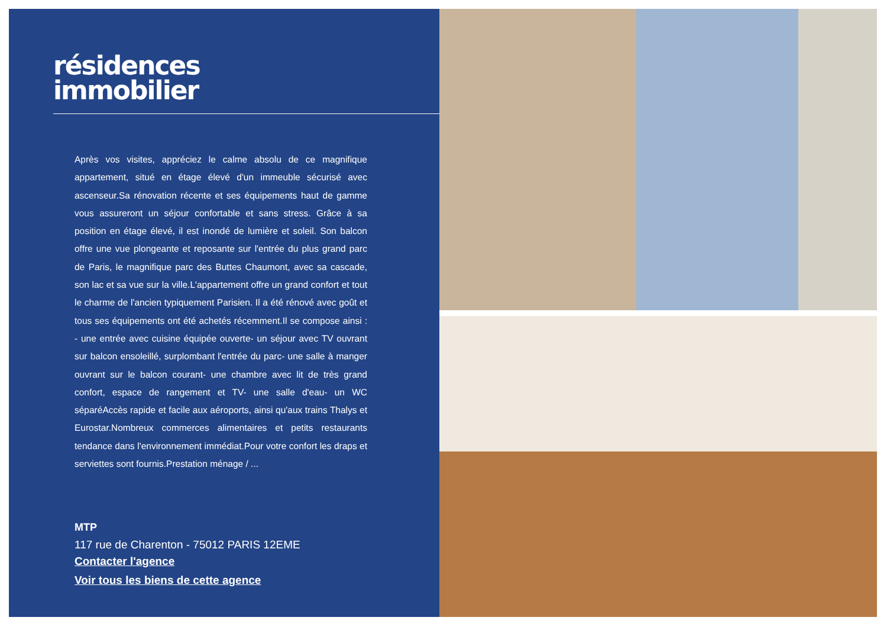résidences
immobilier
Après vos visites, appréciez le calme absolu de ce magnifique appartement, situé en étage élevé d'un immeuble sécurisé avec ascenseur.Sa rénovation récente et ses équipements haut de gamme vous assureront un séjour confortable et sans stress. Grâce à sa position en étage élevé, il est inondé de lumière et soleil. Son balcon offre une vue plongeante et reposante sur l'entrée du plus grand parc de Paris, le magnifique parc des Buttes Chaumont, avec sa cascade, son lac et sa vue sur la ville.L'appartement offre un grand confort et tout le charme de l'ancien typiquement Parisien. Il a été rénové avec goût et tous ses équipements ont été achetés récemment.Il se compose ainsi : - une entrée avec cuisine équipée ouverte- un séjour avec TV ouvrant sur balcon ensoleillé, surplombant l'entrée du parc- une salle à manger ouvrant sur le balcon courant- une chambre avec lit de très grand confort, espace de rangement et TV- une salle d'eau- un WC séparéAccès rapide et facile aux aéroports, ainsi qu'aux trains Thalys et Eurostar.Nombreux commerces alimentaires et petits restaurants tendance dans l'environnement immédiat.Pour votre confort les draps et serviettes sont fournis.Prestation ménage / ...
MTP
117 rue de Charenton - 75012 PARIS 12EME
Contacter l'agence
Voir tous les biens de cette agence